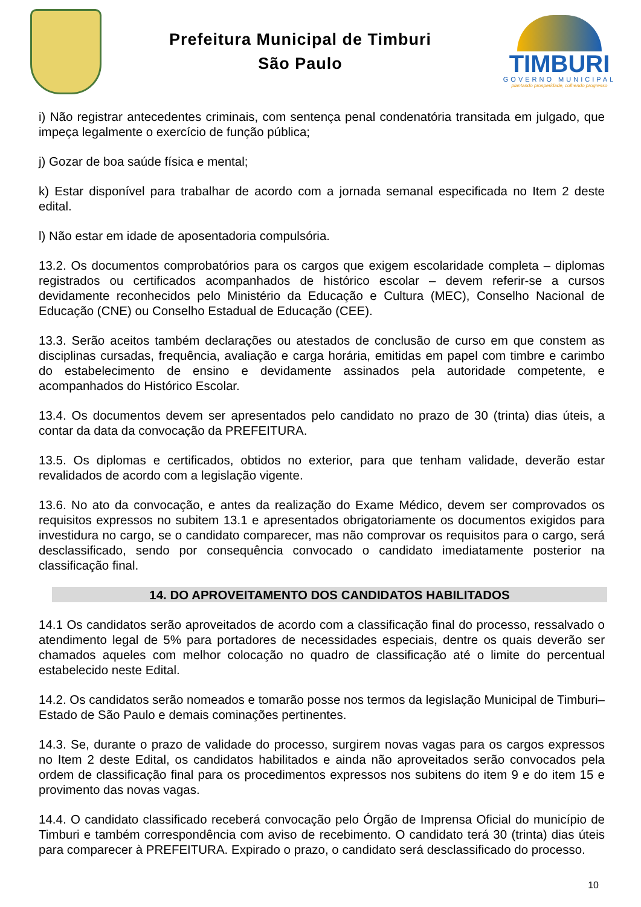Prefeitura Municipal de Timburi
São Paulo
TIMBURI
GOVERNO MUNICIPAL
plantando prosperidade, colhendo progresso
i) Não registrar antecedentes criminais, com sentença penal condenatória transitada em julgado, que impeça legalmente o exercício de função pública;
j) Gozar de boa saúde física e mental;
k) Estar disponível para trabalhar de acordo com a jornada semanal especificada no Item 2 deste edital.
l) Não estar em idade de aposentadoria compulsória.
13.2. Os documentos comprobatórios para os cargos que exigem escolaridade completa – diplomas registrados ou certificados acompanhados de histórico escolar – devem referir-se a cursos devidamente reconhecidos pelo Ministério da Educação e Cultura (MEC), Conselho Nacional de Educação (CNE) ou Conselho Estadual de Educação (CEE).
13.3. Serão aceitos também declarações ou atestados de conclusão de curso em que constem as disciplinas cursadas, frequência, avaliação e carga horária, emitidas em papel com timbre e carimbo do estabelecimento de ensino e devidamente assinados pela autoridade competente, e acompanhados do Histórico Escolar.
13.4. Os documentos devem ser apresentados pelo candidato no prazo de 30 (trinta) dias úteis, a contar da data da convocação da PREFEITURA.
13.5. Os diplomas e certificados, obtidos no exterior, para que tenham validade, deverão estar revalidados de acordo com a legislação vigente.
13.6. No ato da convocação, e antes da realização do Exame Médico, devem ser comprovados os requisitos expressos no subitem 13.1 e apresentados obrigatoriamente os documentos exigidos para investidura no cargo, se o candidato comparecer, mas não comprovar os requisitos para o cargo, será desclassificado, sendo por consequência convocado o candidato imediatamente posterior na classificação final.
14. DO APROVEITAMENTO DOS CANDIDATOS HABILITADOS
14.1 Os candidatos serão aproveitados de acordo com a classificação final do processo, ressalvado o atendimento legal de 5% para portadores de necessidades especiais, dentre os quais deverão ser chamados aqueles com melhor colocação no quadro de classificação até o limite do percentual estabelecido neste Edital.
14.2. Os candidatos serão nomeados e tomarão posse nos termos da legislação Municipal de Timburi– Estado de São Paulo e demais cominações pertinentes.
14.3. Se, durante o prazo de validade do processo, surgirem novas vagas para os cargos expressos no Item 2 deste Edital, os candidatos habilitados e ainda não aproveitados serão convocados pela ordem de classificação final para os procedimentos expressos nos subitens do item 9 e do item 15 e provimento das novas vagas.
14.4. O candidato classificado receberá convocação pelo Órgão de Imprensa Oficial do município de Timburi e também correspondência com aviso de recebimento. O candidato terá 30 (trinta) dias úteis para comparecer à PREFEITURA. Expirado o prazo, o candidato será desclassificado do processo.
10